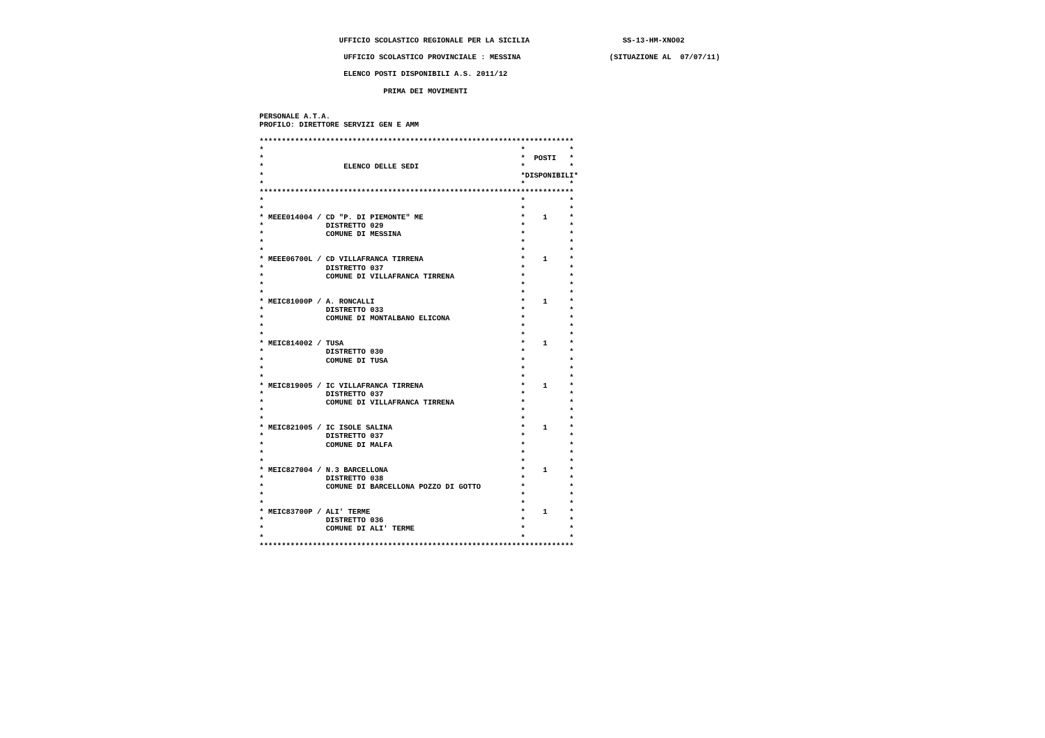UFFICIO SCOLASTICO REGIONALE PER LA SICILIA                     SS-13-HM-XNO02

                    UFFICIO SCOLASTICO PROVINCIALE : MESSINA                    (SITUAZIONE AL  07/07/11)

                    ELENCO POSTI DISPONIBILI A.S. 2011/12

                             PRIMA DEI MOVIMENTI


 PERSONALE A.T.A.
 PROFILO: DIRETTORE SERVIZI GEN E AMM

 ***********************************************************************
 *                                                          *          *
 *                                                          *  POSTI   *
 *                  ELENCO DELLE SEDI                       *          *
 *                                                          *DISPONIBILI*
 *                                                          *          *
 ***********************************************************************
 *                                                          *          *
 *                                                          *          *
 * MEEE014004 / CD "P. DI PIEMONTE" ME                      *    1     *
 *              DISTRETTO 029                               *          *
 *              COMUNE DI MESSINA                           *          *
 *                                                          *          *
 *                                                          *          *
 * MEEE06700L / CD VILLAFRANCA TIRRENA                      *    1     *
 *              DISTRETTO 037                               *          *
 *              COMUNE DI VILLAFRANCA TIRRENA               *          *
 *                                                          *          *
 *                                                          *          *
 * MEIC81000P / A. RONCALLI                                 *    1     *
 *              DISTRETTO 033                               *          *
 *              COMUNE DI MONTALBANO ELICONA                *          *
 *                                                          *          *
 *                                                          *          *
 * MEIC814002 / TUSA                                        *    1     *
 *              DISTRETTO 030                               *          *
 *              COMUNE DI TUSA                              *          *
 *                                                          *          *
 *                                                          *          *
 * MEIC819005 / IC VILLAFRANCA TIRRENA                      *    1     *
 *              DISTRETTO 037                               *          *
 *              COMUNE DI VILLAFRANCA TIRRENA               *          *
 *                                                          *          *
 *                                                          *          *
 * MEIC821005 / IC ISOLE SALINA                             *    1     *
 *              DISTRETTO 037                               *          *
 *              COMUNE DI MALFA                             *          *
 *                                                          *          *
 *                                                          *          *
 * MEIC827004 / N.3 BARCELLONA                              *    1     *
 *              DISTRETTO 038                               *          *
 *              COMUNE DI BARCELLONA POZZO DI GOTTO         *          *
 *                                                          *          *
 *                                                          *          *
 * MEIC83700P / ALI' TERME                                  *    1     *
 *              DISTRETTO 036                               *          *
 *              COMUNE DI ALI' TERME                        *          *
 *                                                          *          *
 ***********************************************************************